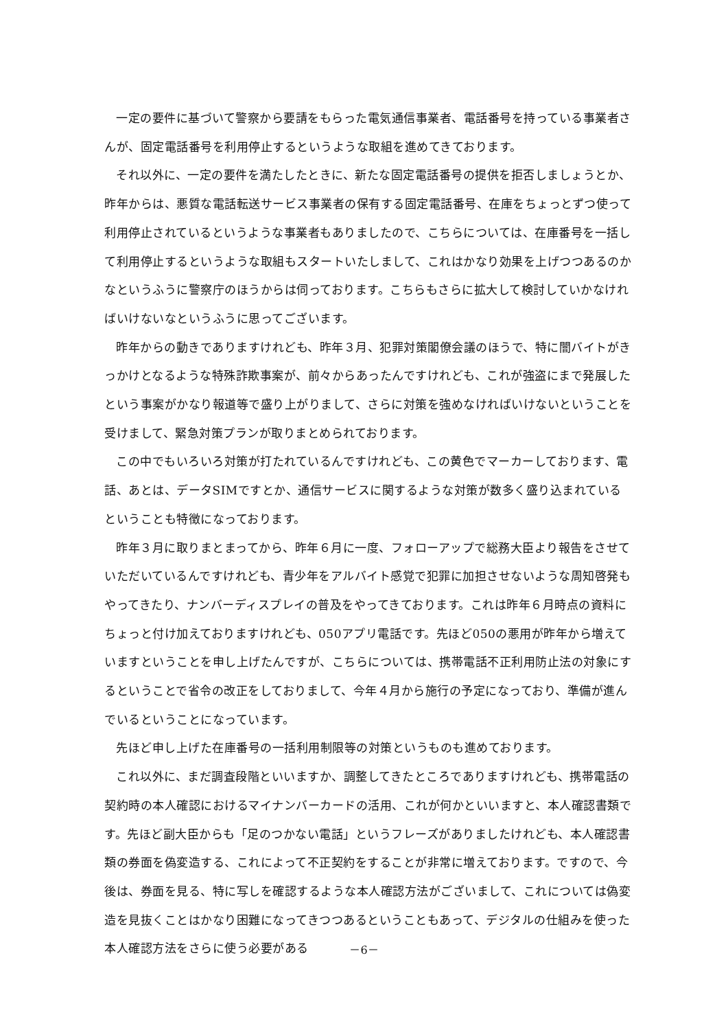一定の要件に基づいて警察から要請をもらった電気通信事業者、電話番号を持っている事業者さんが、固定電話番号を利用停止するというような取組を進めてきております。
それ以外に、一定の要件を満たしたときに、新たな固定電話番号の提供を拒否しましょうとか、昨年からは、悪質な電話転送サービス事業者の保有する固定電話番号、在庫をちょっとずつ使って利用停止されているというような事業者もありましたので、こちらについては、在庫番号を一括して利用停止するというような取組もスタートいたしまして、これはかなり効果を上げつつあるのかなというふうに警察庁のほうからは伺っております。こちらもさらに拡大して検討していかなければいけないなというふうに思ってございます。
昨年からの動きでありますけれども、昨年３月、犯罪対策閣僚会議のほうで、特に闇バイトがきっかけとなるような特殊詐欺事案が、前々からあったんですけれども、これが強盗にまで発展したという事案がかなり報道等で盛り上がりまして、さらに対策を強めなければいけないということを受けまして、緊急対策プランが取りまとめられております。
この中でもいろいろ対策が打たれているんですけれども、この黄色でマーカーしております、電話、あとは、データSIMですとか、通信サービスに関するような対策が数多く盛り込まれているということも特徴になっております。
昨年３月に取りまとまってから、昨年６月に一度、フォローアップで総務大臣より報告をさせていただいているんですけれども、青少年をアルバイト感覚で犯罪に加担させないような周知啓発もやってきたり、ナンバーディスプレイの普及をやってきております。これは昨年６月時点の資料にちょっと付け加えておりますけれども、050アプリ電話です。先ほど050の悪用が昨年から増えていますということを申し上げたんですが、こちらについては、携帯電話不正利用防止法の対象にするということで省令の改正をしておりまして、今年４月から施行の予定になっており、準備が進んでいるということになっています。
先ほど申し上げた在庫番号の一括利用制限等の対策というものも進めております。
これ以外に、まだ調査段階といいますか、調整してきたところでありますけれども、携帯電話の契約時の本人確認におけるマイナンバーカードの活用、これが何かといいますと、本人確認書類です。先ほど副大臣からも「足のつかない電話」というフレーズがありましたけれども、本人確認書類の券面を偽変造する、これによって不正契約をすることが非常に増えております。ですので、今後は、券面を見る、特に写しを確認するような本人確認方法がございまして、これについては偽変造を見抜くことはかなり困難になってきつつあるということもあって、デジタルの仕組みを使った本人確認方法をさらに使う必要がある
－6－